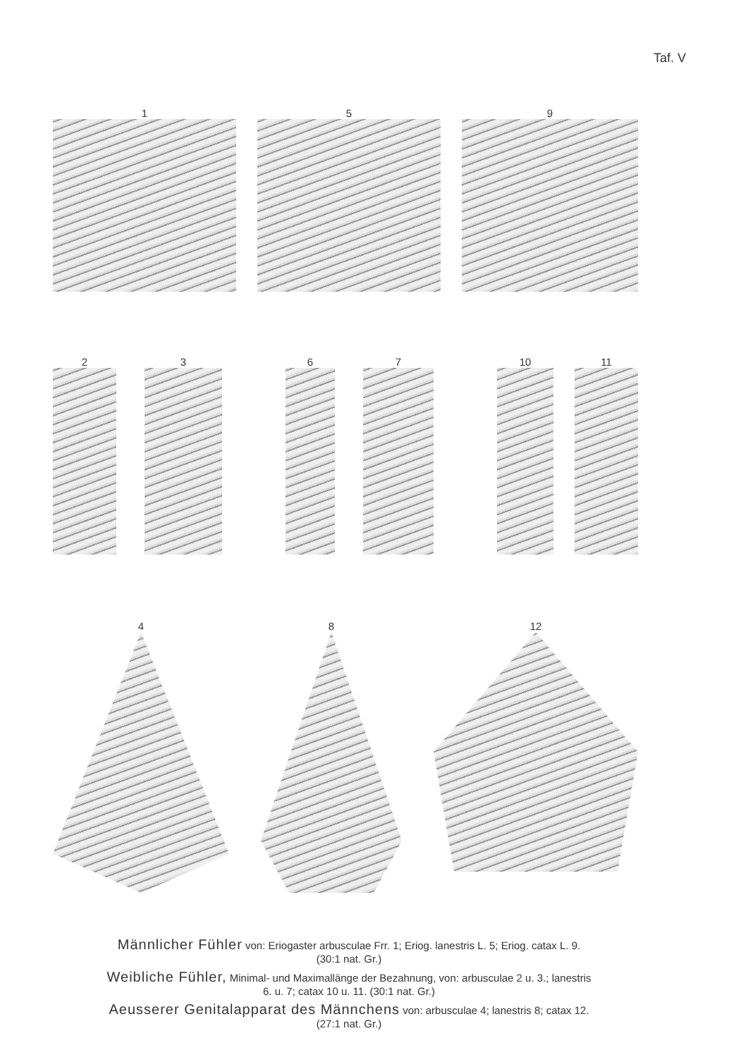Taf. V
1 5 9
2 3 6 7 10 11
4 8 12
Männlicher Fühler von: Eriogaster arbusculae Frr. 1; Eriog. lanestris L. 5; Eriog. catax L. 9.
(30:1 nat. Gr.)
Weibliche Fühler, Minimal- und Maximallänge der Bezahnung, von: arbusculae 2 u. 3.; lanestris
6. u. 7; catax 10 u. 11. (30:1 nat. Gr.)
Aeusserer Genitalapparat des Männchens von: arbusculae 4; lanestris 8; catax 12.
(27:1 nat. Gr.)